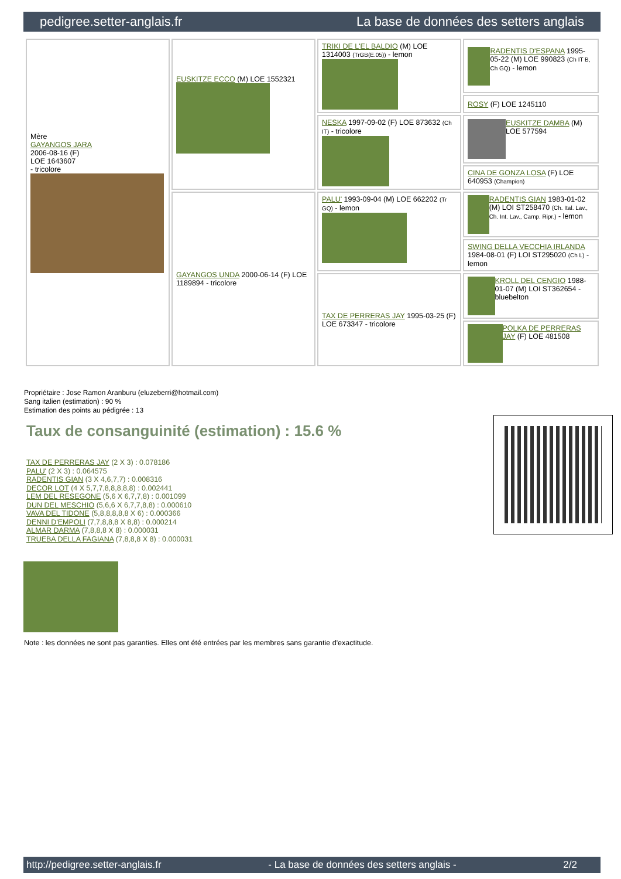pedigree.setter-anglais.fr La base de données des setters anglais
| Mère GAYANGOS JARA 2006-08-16 (F) LOE 1643607 - tricolore | EUSKITZE ECCO (M) LOE 1552321 | TRIKI DE L'EL BALDIO (M) LOE 1314003 (TrGB(E.05)) - lemon | RADENTIS D'ESPANA 1995-05-22 (M) LOE 990823 (Ch IT B, Ch GQ) - lemon |
| | | | ROSY (F) LOE 1245110 |
| | | NESKA 1997-09-02 (F) LOE 873632 (Ch IT) - tricolore | EUSKITZE DAMBA (M) LOE 577594 |
| | | | CINA DE GONZA LOSA (F) LOE 640953 (Champion) |
| | GAYANGOS UNDA 2000-06-14 (F) LOE 1189894 - tricolore | PALU' 1993-09-04 (M) LOE 662202 (Tr GQ) - lemon | RADENTIS GIAN 1983-01-02 (M) LOI ST258470 (Ch. Ital. Lav., Ch. Int. Lav., Camp. Ripr.) - lemon |
| | | | SWING DELLA VECCHIA IRLANDA 1984-08-01 (F) LOI ST295020 (Ch L) - lemon |
| | | TAX DE PERRERAS JAY 1995-03-25 (F) LOE 673347 - tricolore | KROLL DEL CENGIO 1988-01-07 (M) LOI ST362654 - bluebelton |
| | | | POLKA DE PERRERAS JAY (F) LOE 481508 |
Propriétaire : Jose Ramon Aranburu (eluzeberri@hotmail.com)
Sang italien (estimation) : 90 %
Estimation des points au pédigrée : 13
Taux de consanguinité (estimation) : 15.6 %
TAX DE PERRERAS JAY (2 X 3) : 0.078186
PALU' (2 X 3) : 0.064575
RADENTIS GIAN (3 X 4,6,7,7) : 0.008316
DECOR LOT (4 X 5,7,7,8,8,8,8,8) : 0.002441
LEM DEL RESEGONE (5,6 X 6,7,7,8) : 0.001099
DUN DEL MESCHIO (5,6,6 X 6,7,7,8,8) : 0.000610
VAVA DEL TIDONE (5,8,8,8,8,8 X 6) : 0.000366
DENNI D'EMPOLI (7,7,8,8,8 X 8,8) : 0.000214
ALMAR DARMA (7,8,8,8 X 8) : 0.000031
TRUEBA DELLA FAGIANA (7,8,8,8 X 8) : 0.000031
Note : les données ne sont pas garanties. Elles ont été entrées par les membres sans garantie d'exactitude.
http://pedigree.setter-anglais.fr - La base de données des setters anglais - 2/2